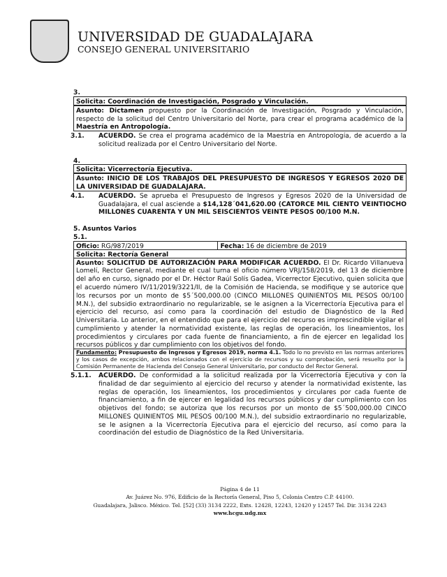UNIVERSIDAD DE GUADALAJARA
CONSEJO GENERAL UNIVERSITARIO
3.
Solicita: Coordinación de Investigación, Posgrado y Vinculación.
Asunto: Dictamen propuesto por la Coordinación de Investigación, Posgrado y Vinculación, respecto de la solicitud del Centro Universitario del Norte, para crear el programa académico de la Maestría en Antropología.
3.1.
ACUERDO. Se crea el programa académico de la Maestría en Antropología, de acuerdo a la solicitud realizada por el Centro Universitario del Norte.
4.
Solicita: Vicerrectoría Ejecutiva.
Asunto: INICIO DE LOS TRABAJOS DEL PRESUPUESTO DE INGRESOS Y EGRESOS 2020 DE LA UNIVERSIDAD DE GUADALAJARA.
4.1.
ACUERDO. Se aprueba el Presupuesto de Ingresos y Egresos 2020 de la Universidad de Guadalajara, el cual asciende a $14,128´041,620.00 (CATORCE MIL CIENTO VEINTIOCHO MILLONES CUARENTA Y UN MIL SEISCIENTOS VEINTE PESOS 00/100 M.N.
5. Asuntos Varios
5.1.
| Oficio: RG/987/2019 | Fecha: 16 de diciembre de 2019 |
| Solicita: Rectoría General | |
| Asunto: SOLICITUD DE AUTORIZACIÓN PARA MODIFICAR ACUERDO. El Dr. Ricardo Villanueva Lomelí, Rector General, mediante el cual turna el oficio número VRJ/158/2019, del 13 de diciembre del año en curso, signado por el Dr. Héctor Raúl Solís Gadea, Vicerrector Ejecutivo, quien solicita que el acuerdo número IV/11/2019/3221/II, de la Comisión de Hacienda, se modifique y se autorice que los recursos por un monto de $5´500,000.00 (CINCO MILLONES QUINIENTOS MIL PESOS 00/100 M.N.), del subsidio extraordinario no regularizable, se le asignen a la Vicerrectoría Ejecutiva para el ejercicio del recurso, así como para la coordinación del estudio de Diagnóstico de la Red Universitaria. Lo anterior, en el entendido que para el ejercicio del recurso es imprescindible vigilar el cumplimiento y atender la normatividad existente, las reglas de operación, los lineamientos, los procedimientos y circulares por cada fuente de financiamiento, a fin de ejercer en legalidad los recursos públicos y dar cumplimiento con los objetivos del fondo. | |
| Fundamento: Presupuesto de Ingresos y Egresos 2019, norma 4.1. Todo lo no previsto en las normas anteriores y los casos de excepción, ambos relacionados con el ejercicio de recursos y su comprobación, será resuelto por la Comisión Permanente de Hacienda del Consejo General Universitario, por conducto del Rector General. | |
5.1.1.
ACUERDO. De conformidad a la solicitud realizada por la Vicerrectoría Ejecutiva y con la finalidad de dar seguimiento al ejercicio del recurso y atender la normatividad existente, las reglas de operación, los lineamientos, los procedimientos y circulares por cada fuente de financiamiento, a fin de ejercer en legalidad los recursos públicos y dar cumplimiento con los objetivos del fondo; se autoriza que los recursos por un monto de $5´500,000.00 CINCO MILLONES QUINIENTOS MIL PESOS 00/100 M.N.), del subsidio extraordinario no regularizable, se le asignen a la Vicerrectoría Ejecutiva para el ejercicio del recurso, así como para la coordinación del estudio de Diagnóstico de la Red Universitaria.
Página 4 de 11
Av. Juárez No. 976, Edificio de la Rectoría General, Piso 5, Colonia Centro C.P. 44100.
Guadalajara, Jalisco. México. Tel. [52] (33) 3134 2222, Exts. 12428, 12243, 12420 y 12457 Tel. Dir. 3134 2243
www.hcgu.udg.mx